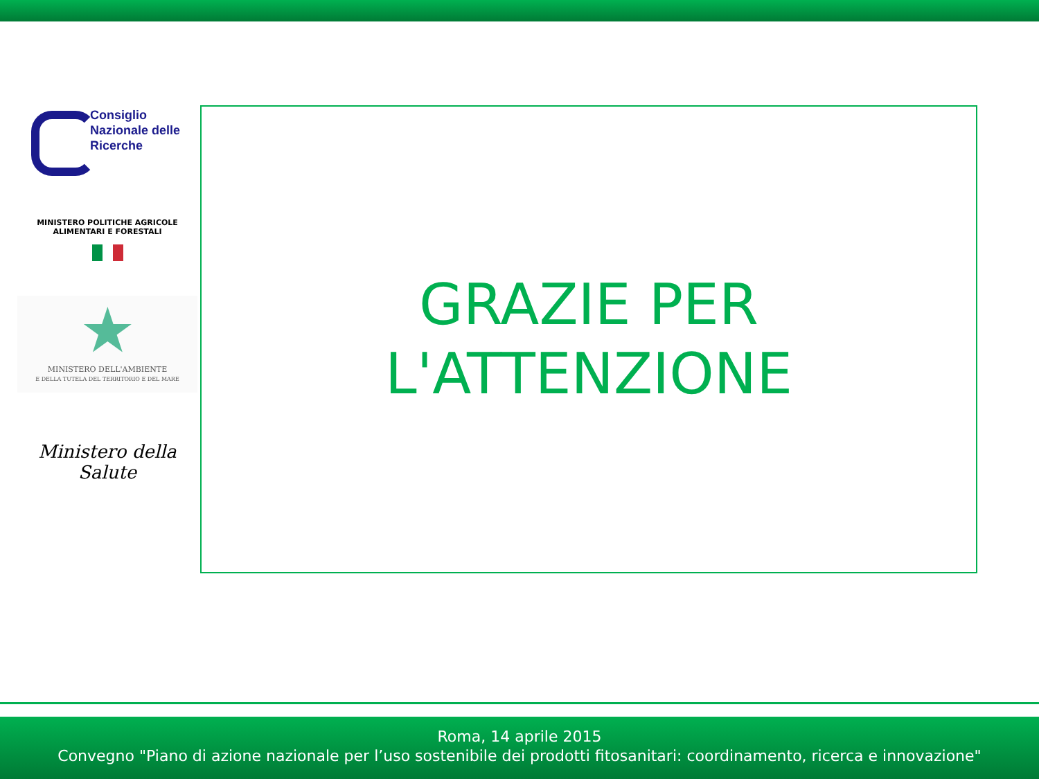Consiglio
Nazionale delle
Ricerche
MINISTERO POLITICHE AGRICOLE
ALIMENTARI E FORESTALI
★
MINISTERO DELL'AMBIENTE
E DELLA TUTELA DEL TERRITORIO E DEL MARE
Ministero della Salute
GRAZIE PER
L'ATTENZIONE
Roma, 14 aprile 2015
Convegno "Piano di azione nazionale per l’uso sostenibile dei prodotti fitosanitari: coordinamento, ricerca e innovazione"